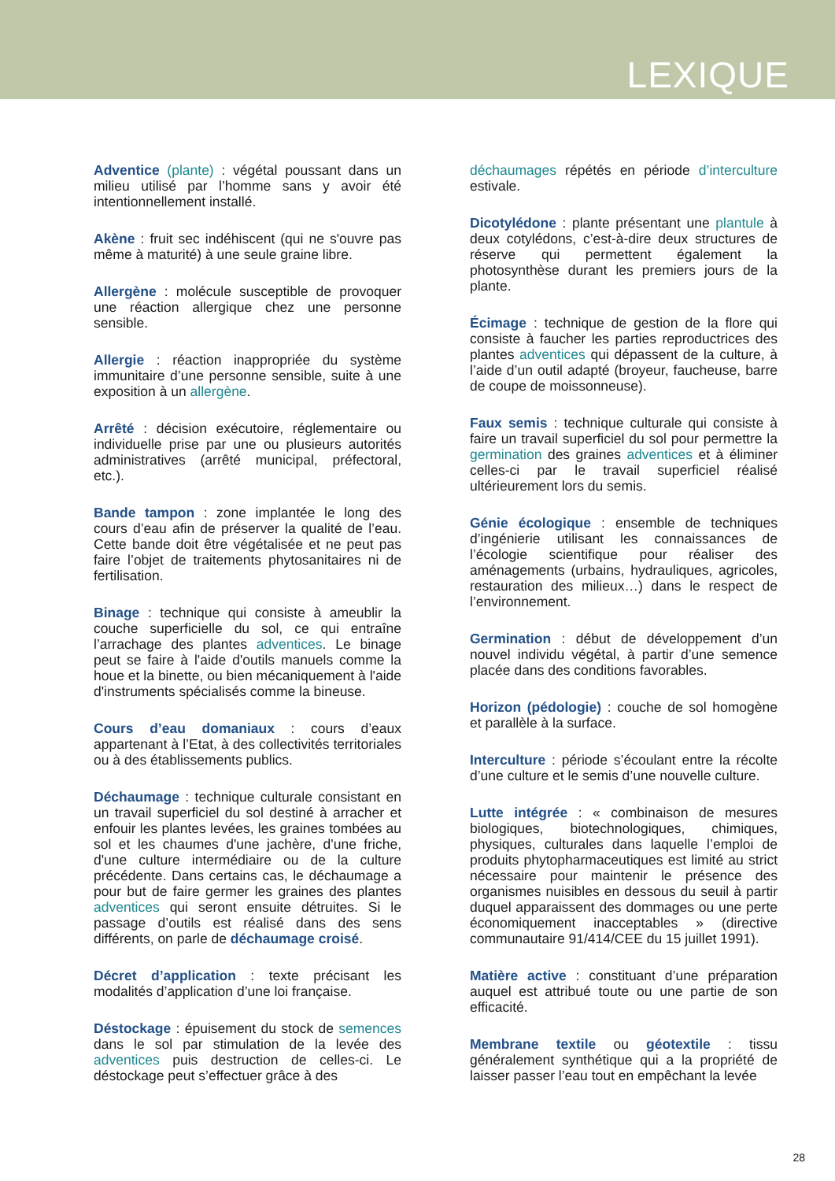LEXIQUE
Adventice (plante) : végétal poussant dans un milieu utilisé par l’homme sans y avoir été intentionnellement installé.
Akène : fruit sec indéhiscent (qui ne s'ouvre pas même à maturité) à une seule graine libre.
Allergène : molécule susceptible de provoquer une réaction allergique chez une personne sensible.
Allergie : réaction inappropriée du système immunitaire d’une personne sensible, suite à une exposition à un allergène.
Arrêté : décision exécutoire, réglementaire ou individuelle prise par une ou plusieurs autorités administratives (arrêté municipal, préfectoral, etc.).
Bande tampon : zone implantée le long des cours d’eau afin de préserver la qualité de l’eau. Cette bande doit être végétalisée et ne peut pas faire l’objet de traitements phytosanitaires ni de fertilisation.
Binage : technique qui consiste à ameublir la couche superficielle du sol, ce qui entraîne l’arrachage des plantes adventices. Le binage peut se faire à l'aide d'outils manuels comme la houe et la binette, ou bien mécaniquement à l'aide d'instruments spécialisés comme la bineuse.
Cours d’eau domaniaux : cours d’eaux appartenant à l’Etat, à des collectivités territoriales ou à des établissements publics.
Déchaumage : technique culturale consistant en un travail superficiel du sol destiné à arracher et enfouir les plantes levées, les graines tombées au sol et les chaumes d'une jachère, d'une friche, d'une culture intermédiaire ou de la culture précédente. Dans certains cas, le déchaumage a pour but de faire germer les graines des plantes adventices qui seront ensuite détruites. Si le passage d’outils est réalisé dans des sens différents, on parle de déchaumage croisé.
Décret d’application : texte précisant les modalités d’application d’une loi française.
Déstockage : épuisement du stock de semences dans le sol par stimulation de la levée des adventices puis destruction de celles-ci. Le déstockage peut s’effectuer grâce à des
déchaumages répétés en période d’interculture estivale.
Dicotylédone : plante présentant une plantule à deux cotylédons, c’est-à-dire deux structures de réserve qui permettent également la photosynthèse durant les premiers jours de la plante.
Écimage : technique de gestion de la flore qui consiste à faucher les parties reproductrices des plantes adventices qui dépassent de la culture, à l’aide d’un outil adapté (broyeur, faucheuse, barre de coupe de moissonneuse).
Faux semis : technique culturale qui consiste à faire un travail superficiel du sol pour permettre la germination des graines adventices et à éliminer celles-ci par le travail superficiel réalisé ultérieurement lors du semis.
Génie écologique : ensemble de techniques d’ingénierie utilisant les connaissances de l’écologie scientifique pour réaliser des aménagements (urbains, hydrauliques, agricoles, restauration des milieux…) dans le respect de l’environnement.
Germination : début de développement d’un nouvel individu végétal, à partir d’une semence placée dans des conditions favorables.
Horizon (pédologie) : couche de sol homogène et parallèle à la surface.
Interculture : période s’écoulant entre la récolte d’une culture et le semis d’une nouvelle culture.
Lutte intégrée : « combinaison de mesures biologiques, biotechnologiques, chimiques, physiques, culturales dans laquelle l’emploi de produits phytopharmaceutiques est limité au strict nécessaire pour maintenir le présence des organismes nuisibles en dessous du seuil à partir duquel apparaissent des dommages ou une perte économiquement inacceptables » (directive communautaire 91/414/CEE du 15 juillet 1991).
Matière active : constituant d’une préparation auquel est attribué toute ou une partie de son efficacité.
Membrane textile ou géotextile : tissu généralement synthétique qui a la propriété de laisser passer l’eau tout en empêchant la levée
28